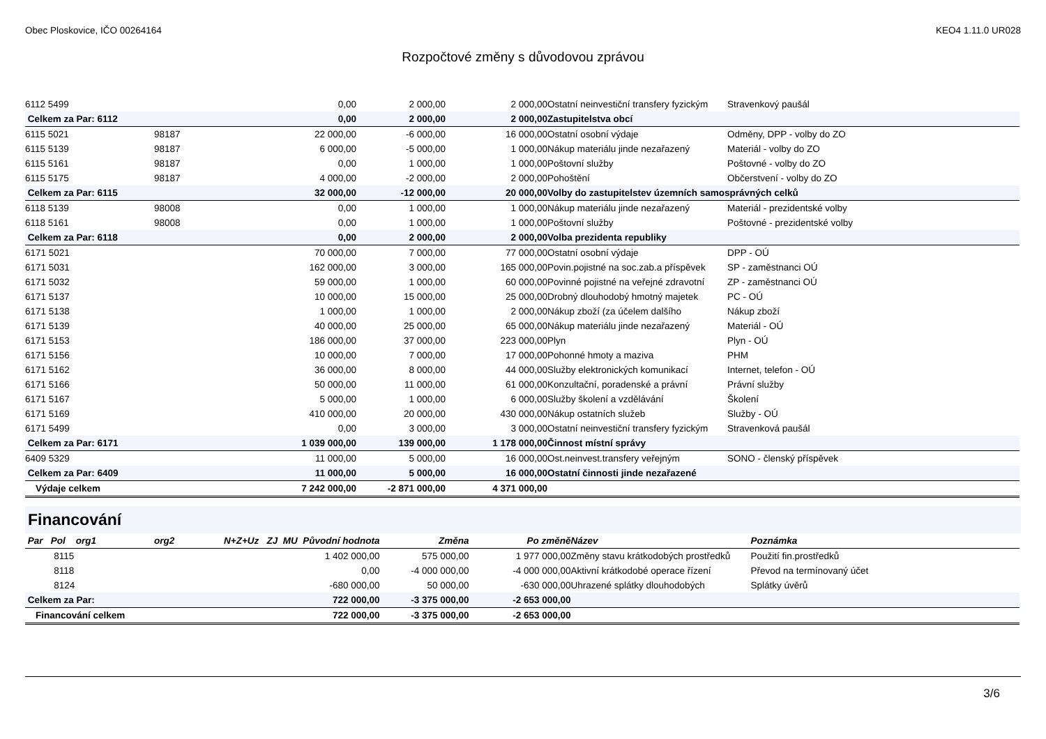Obec Ploskovice, IČO 00264164 KEO4 1.11.0 UR028
Rozpočtové změny s důvodovou zprávou
| 6112 5499 | | 0,00 | 2 000,00 | 2 000,00 | Ostatní neinvestiční transfery fyzickým | Stravenkový paušál |
| Celkem za Par: 6112 | | 0,00 | 2 000,00 | 2 000,00 | Zastupitelstva obcí | |
| 6115 5021 | 98187 | 22 000,00 | -6 000,00 | 16 000,00 | Ostatní osobní výdaje | Odměny, DPP - volby do ZO |
| 6115 5139 | 98187 | 6 000,00 | -5 000,00 | 1 000,00 | Nákup materiálu jinde nezařazený | Materiál - volby do ZO |
| 6115 5161 | 98187 | 0,00 | 1 000,00 | 1 000,00 | Poštovní služby | Poštovné - volby do ZO |
| 6115 5175 | 98187 | 4 000,00 | -2 000,00 | 2 000,00 | Pohoštění | Občerstvení - volby do ZO |
| Celkem za Par: 6115 | | 32 000,00 | -12 000,00 | 20 000,00 | Volby do zastupitelstev územních samosprávných celků | |
| 6118 5139 | 98008 | 0,00 | 1 000,00 | 1 000,00 | Nákup materiálu jinde nezařazený | Materiál - prezidentské volby |
| 6118 5161 | 98008 | 0,00 | 1 000,00 | 1 000,00 | Poštovní služby | Poštovné - prezidentské volby |
| Celkem za Par: 6118 | | 0,00 | 2 000,00 | 2 000,00 | Volba prezidenta republiky | |
| 6171 5021 | | 70 000,00 | 7 000,00 | 77 000,00 | Ostatní osobní výdaje | DPP - OÚ |
| 6171 5031 | | 162 000,00 | 3 000,00 | 165 000,00 | Povin.pojistné na soc.zab.a příspěvek | SP - zaměstnanci OÚ |
| 6171 5032 | | 59 000,00 | 1 000,00 | 60 000,00 | Povinné pojistné na veřejné zdravotní | ZP - zaměstnanci OÚ |
| 6171 5137 | | 10 000,00 | 15 000,00 | 25 000,00 | Drobný dlouhodobý hmotný majetek | PC - OÚ |
| 6171 5138 | | 1 000,00 | 1 000,00 | 2 000,00 | Nákup zboží (za účelem dalšího | Nákup zboží |
| 6171 5139 | | 40 000,00 | 25 000,00 | 65 000,00 | Nákup materiálu jinde nezařazený | Materiál - OÚ |
| 6171 5153 | | 186 000,00 | 37 000,00 | 223 000,00 | Plyn | Plyn - OÚ |
| 6171 5156 | | 10 000,00 | 7 000,00 | 17 000,00 | Pohonné hmoty a maziva | PHM |
| 6171 5162 | | 36 000,00 | 8 000,00 | 44 000,00 | Služby elektronických komunikací | Internet, telefon - OÚ |
| 6171 5166 | | 50 000,00 | 11 000,00 | 61 000,00 | Konzultační, poradenské a právní | Právní služby |
| 6171 5167 | | 5 000,00 | 1 000,00 | 6 000,00 | Služby školení a vzdělávání | Školení |
| 6171 5169 | | 410 000,00 | 20 000,00 | 430 000,00 | Nákup ostatních služeb | Služby - OÚ |
| 6171 5499 | | 0,00 | 3 000,00 | 3 000,00 | Ostatní neinvestiční transfery fyzickým | Stravenková paušál |
| Celkem za Par: 6171 | | 1 039 000,00 | 139 000,00 | 1 178 000,00 | Činnost místní správy | |
| 6409 5329 | | 11 000,00 | 5 000,00 | 16 000,00 | Ost.neinvest.transfery veřejným | SONO - členský příspěvek |
| Celkem za Par: 6409 | | 11 000,00 | 5 000,00 | 16 000,00 | Ostatní činnosti jinde nezařazené | |
| Výdaje celkem | | 7 242 000,00 | -2 871 000,00 | 4 371 000,00 | | |
Financování
| Par Pol org1 | org2 | N+Z+Uz ZJ MU Původní hodnota | Změna | Po změně | Název | Poznámka |
| --- | --- | --- | --- | --- | --- | --- |
| 8115 | | 1 402 000,00 | 575 000,00 | 1 977 000,00 | Změny stavu krátkodobých prostředků | Použití fin.prostředků |
| 8118 | | 0,00 | -4 000 000,00 | -4 000 000,00 | Aktivní krátkodobé operace řízení | Převod na termínovaný účet |
| 8124 | | -680 000,00 | 50 000,00 | -630 000,00 | Uhrazené splátky dlouhodobých | Splátky úvěrů |
| Celkem za Par: | | 722 000,00 | -3 375 000,00 | -2 653 000,00 | | |
| Financování celkem | | 722 000,00 | -3 375 000,00 | -2 653 000,00 | | |
3/6